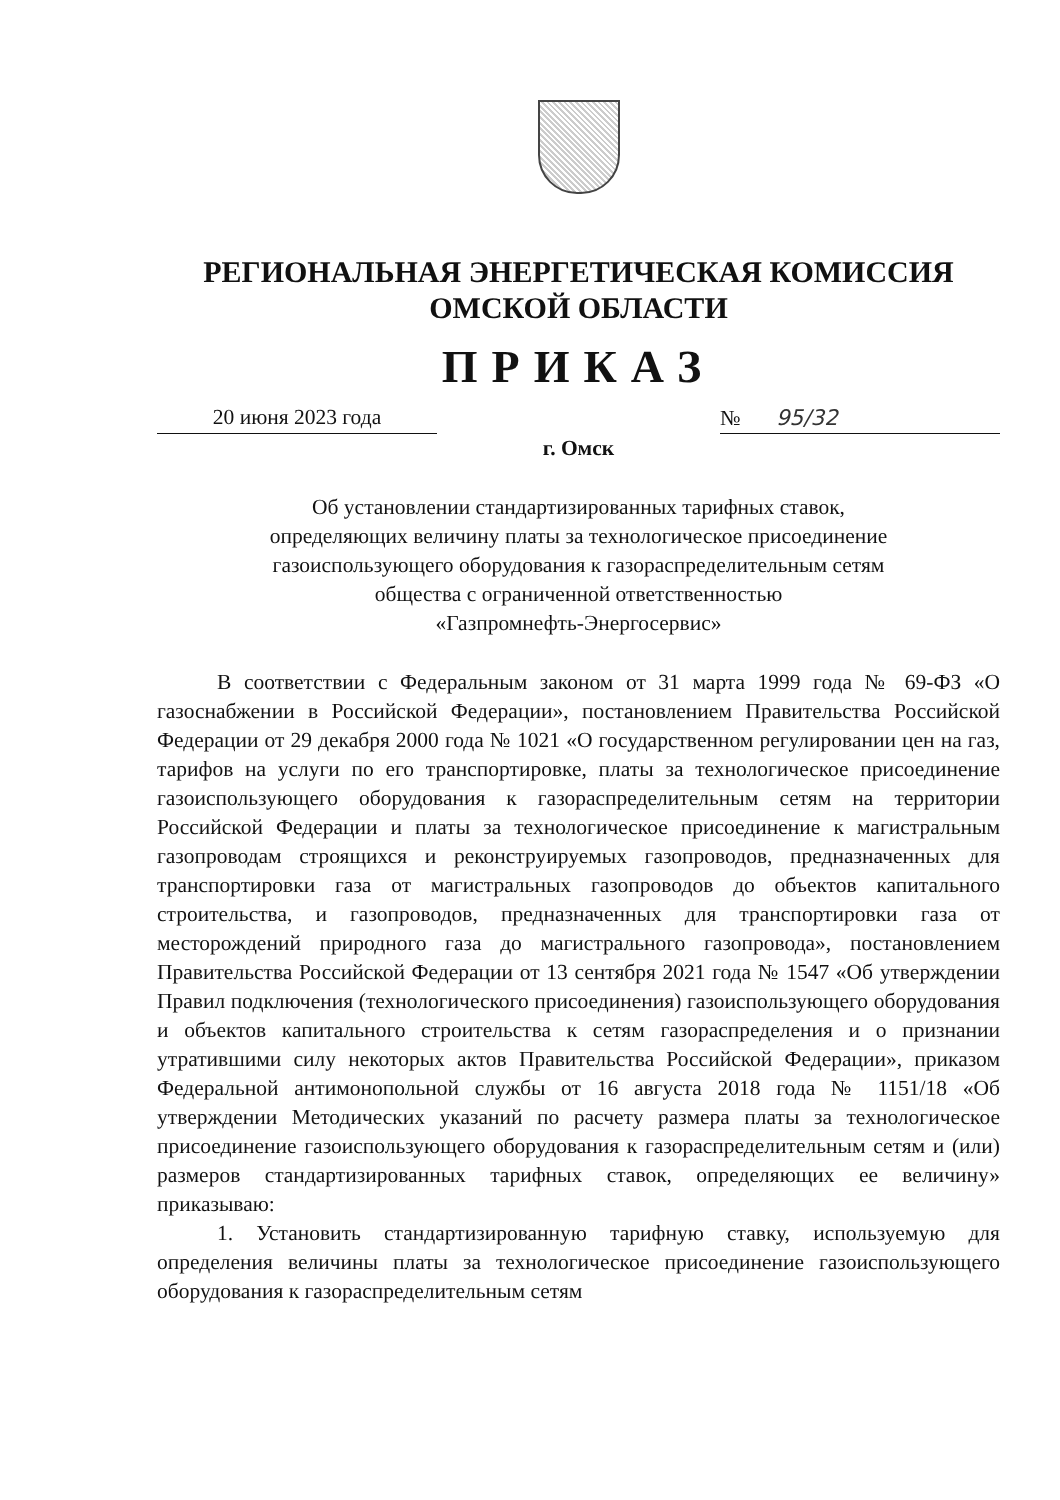РЕГИОНАЛЬНАЯ ЭНЕРГЕТИЧЕСКАЯ КОМИССИЯ
ОМСКОЙ ОБЛАСТИ
ПРИКАЗ
20 июня 2023 года № 95/32
г. Омск
Об установлении стандартизированных тарифных ставок,
определяющих величину платы за технологическое присоединение
газоиспользующего оборудования к газораспределительным сетям
общества с ограниченной ответственностью
«Газпромнефть-Энергосервис»
В соответствии с Федеральным законом от 31 марта 1999 года № 69-ФЗ «О газоснабжении в Российской Федерации», постановлением Правительства Российской Федерации от 29 декабря 2000 года № 1021 «О государственном регулировании цен на газ, тарифов на услуги по его транспортировке, платы за технологическое присоединение газоиспользующего оборудования к газораспределительным сетям на территории Российской Федерации и платы за технологическое присоединение к магистральным газопроводам строящихся и реконструируемых газопроводов, предназначенных для транспортировки газа от магистральных газопроводов до объектов капитального строительства, и газопроводов, предназначенных для транспортировки газа от месторождений природного газа до магистрального газопровода», постановлением Правительства Российской Федерации от 13 сентября 2021 года № 1547 «Об утверждении Правил подключения (технологического присоединения) газоиспользующего оборудования и объектов капитального строительства к сетям газораспределения и о признании утратившими силу некоторых актов Правительства Российской Федерации», приказом Федеральной антимонопольной службы от 16 августа 2018 года № 1151/18 «Об утверждении Методических указаний по расчету размера платы за технологическое присоединение газоиспользующего оборудования к газораспределительным сетям и (или) размеров стандартизированных тарифных ставок, определяющих ее величину» приказываю:
1. Установить стандартизированную тарифную ставку, используемую для определения величины платы за технологическое присоединение газоиспользующего оборудования к газораспределительным сетям